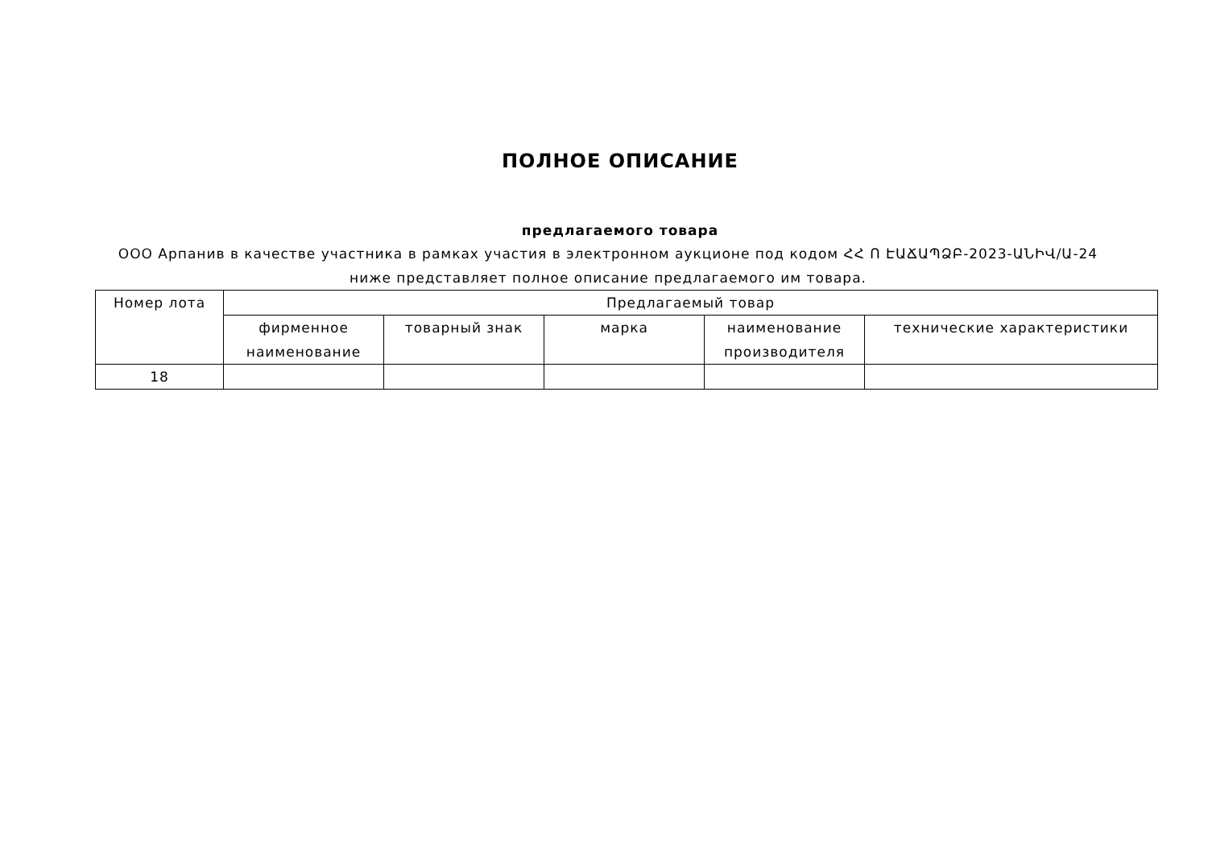ПОЛНОЕ ОПИСАНИЕ
предлагаемого товара
ООО Арпанив в качестве участника в рамках участия в электронном аукционе под кодом ՀՀ Ո ԷԱՃԱՊՁԲ-2023-ԱՆԻՎ/Ա-24 ниже представляет полное описание предлагаемого им товара.
| Номер лота | Предлагаемый товар | | | | |
| --- | --- | --- | --- | --- | --- |
| | фирменное наименование | товарный знак | марка | наименование производителя | технические характеристики |
| 18 | | | | | |